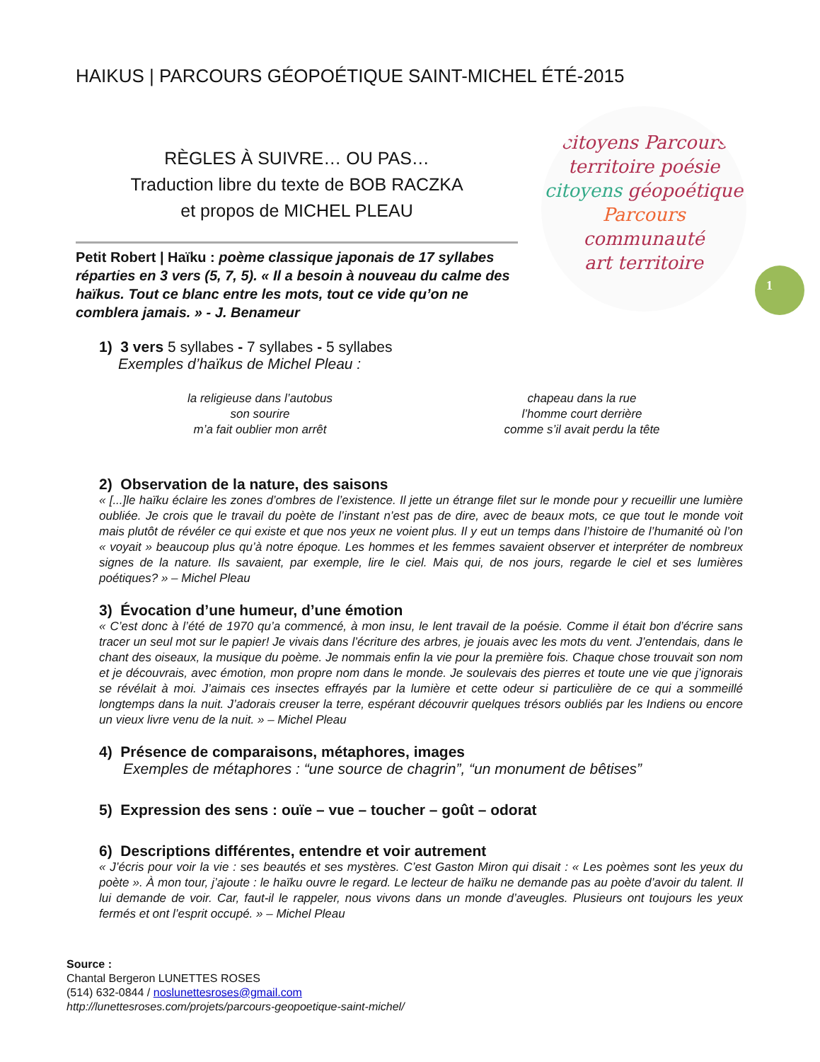HAIKUS | PARCOURS GÉOPOÉTIQUE SAINT-MICHEL ÉTÉ-2015
RÈGLES À SUIVRE… OU PAS…
Traduction libre du texte de BOB RACZKA
et propos de MICHEL PLEAU
Petit Robert | Haïku : poème classique japonais de 17 syllabes réparties en 3 vers (5, 7, 5). « Il a besoin à nouveau du calme des haïkus. Tout ce blanc entre les mots, tout ce vide qu’on ne comblera jamais. » - J. Benameur
citoyens Parcours
territoire poésie
citoyens géopoétique
Parcours communauté
art territoire
1
1) 3 vers 5 syllabes - 7 syllabes - 5 syllabes
Exemples d’haïkus de Michel Pleau :
la religieuse dans l’autobus
son sourire
m’a fait oublier mon arrêt
chapeau dans la rue
l’homme court derrière
comme s’il avait perdu la tête
2) Observation de la nature, des saisons
« [...]le haïku éclaire les zones d’ombres de l’existence. Il jette un étrange filet sur le monde pour y recueillir une lumière oubliée. Je crois que le travail du poète de l’instant n’est pas de dire, avec de beaux mots, ce que tout le monde voit mais plutôt de révéler ce qui existe et que nos yeux ne voient plus. Il y eut un temps dans l’histoire de l’humanité où l’on « voyait » beaucoup plus qu’à notre époque. Les hommes et les femmes savaient observer et interpréter de nombreux signes de la nature. Ils savaient, par exemple, lire le ciel. Mais qui, de nos jours, regarde le ciel et ses lumières poétiques? » – Michel Pleau
3) Évocation d’une humeur, d’une émotion
« C’est donc à l’été de 1970 qu’a commencé, à mon insu, le lent travail de la poésie. Comme il était bon d’écrire sans tracer un seul mot sur le papier! Je vivais dans l’écriture des arbres, je jouais avec les mots du vent. J’entendais, dans le chant des oiseaux, la musique du poème. Je nommais enfin la vie pour la première fois. Chaque chose trouvait son nom et je découvrais, avec émotion, mon propre nom dans le monde. Je soulevais des pierres et toute une vie que j’ignorais se révélait à moi. J’aimais ces insectes effrayés par la lumière et cette odeur si particulière de ce qui a sommeillé longtemps dans la nuit. J’adorais creuser la terre, espérant découvrir quelques trésors oubliés par les Indiens ou encore un vieux livre venu de la nuit. » – Michel Pleau
4) Présence de comparaisons, métaphores, images
Exemples de métaphores : “une source de chagrin”, “un monument de bêtises”
5) Expression des sens : ouïe – vue – toucher – goût – odorat
6) Descriptions différentes, entendre et voir autrement
« J’écris pour voir la vie : ses beautés et ses mystères. C’est Gaston Miron qui disait : « Les poèmes sont les yeux du poète ». À mon tour, j’ajoute : le haïku ouvre le regard. Le lecteur de haïku ne demande pas au poète d’avoir du talent. Il lui demande de voir. Car, faut-il le rappeler, nous vivons dans un monde d’aveugles. Plusieurs ont toujours les yeux fermés et ont l’esprit occupé. » – Michel Pleau
Source :
Chantal Bergeron LUNETTES ROSES
(514) 632-0844 / noslunettesroses@gmail.com
http://lunettesroses.com/projets/parcours-geopoetique-saint-michel/